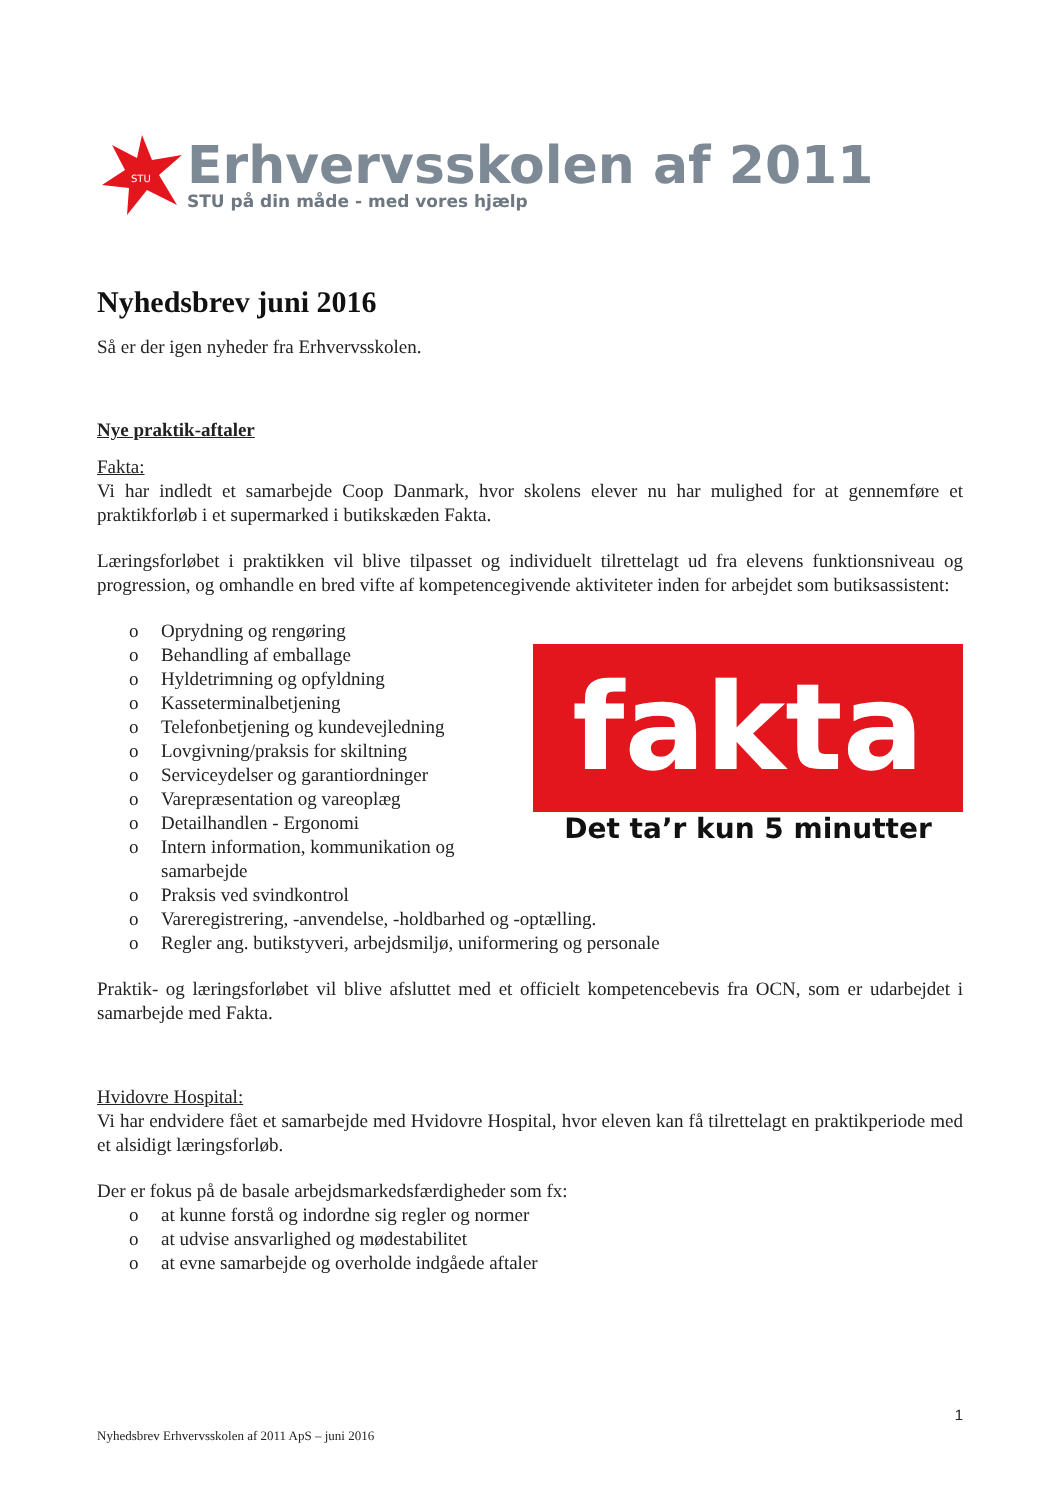STU
Erhvervsskolen af 2011
STU på din måde - med vores hjælp
Nyhedsbrev juni 2016
Så er der igen nyheder fra Erhvervsskolen.
Nye praktik-aftaler
Fakta:
Vi har indledt et samarbejde Coop Danmark, hvor skolens elever nu har mulighed for at gennemføre et praktikforløb i et supermarked i butikskæden Fakta.
Læringsforløbet i praktikken vil blive tilpasset og individuelt tilrettelagt ud fra elevens funktionsniveau og progression, og omhandle en bred vifte af kompetencegivende aktiviteter inden for arbejdet som butiksassistent:
o Oprydning og rengøring
o Behandling af emballage
o Hyldetrimning og opfyldning
o Kasseterminalbetjening
o Telefonbetjening og kundevejledning
o Lovgivning/praksis for skiltning
o Serviceydelser og garantiordninger
o Varepræsentation og vareoplæg
o Detailhandlen - Ergonomi
o Intern information, kommunikation og
samarbejde
o Praksis ved svindkontrol
o Vareregistrering, -anvendelse, -holdbarhed og -optælling.
o Regler ang. butikstyveri, arbejdsmiljø, uniformering og personale
fakta
Det ta’r kun 5 minutter
Praktik- og læringsforløbet vil blive afsluttet med et officielt kompetencebevis fra OCN, som er udarbejdet i samarbejde med Fakta.
Hvidovre Hospital:
Vi har endvidere fået et samarbejde med Hvidovre Hospital, hvor eleven kan få tilrettelagt en praktikperiode med et alsidigt læringsforløb.
Der er fokus på de basale arbejdsmarkedsfærdigheder som fx:
o at kunne forstå og indordne sig regler og normer
o at udvise ansvarlighed og mødestabilitet
o at evne samarbejde og overholde indgåede aftaler
1
Nyhedsbrev Erhvervsskolen af 2011 ApS – juni 2016